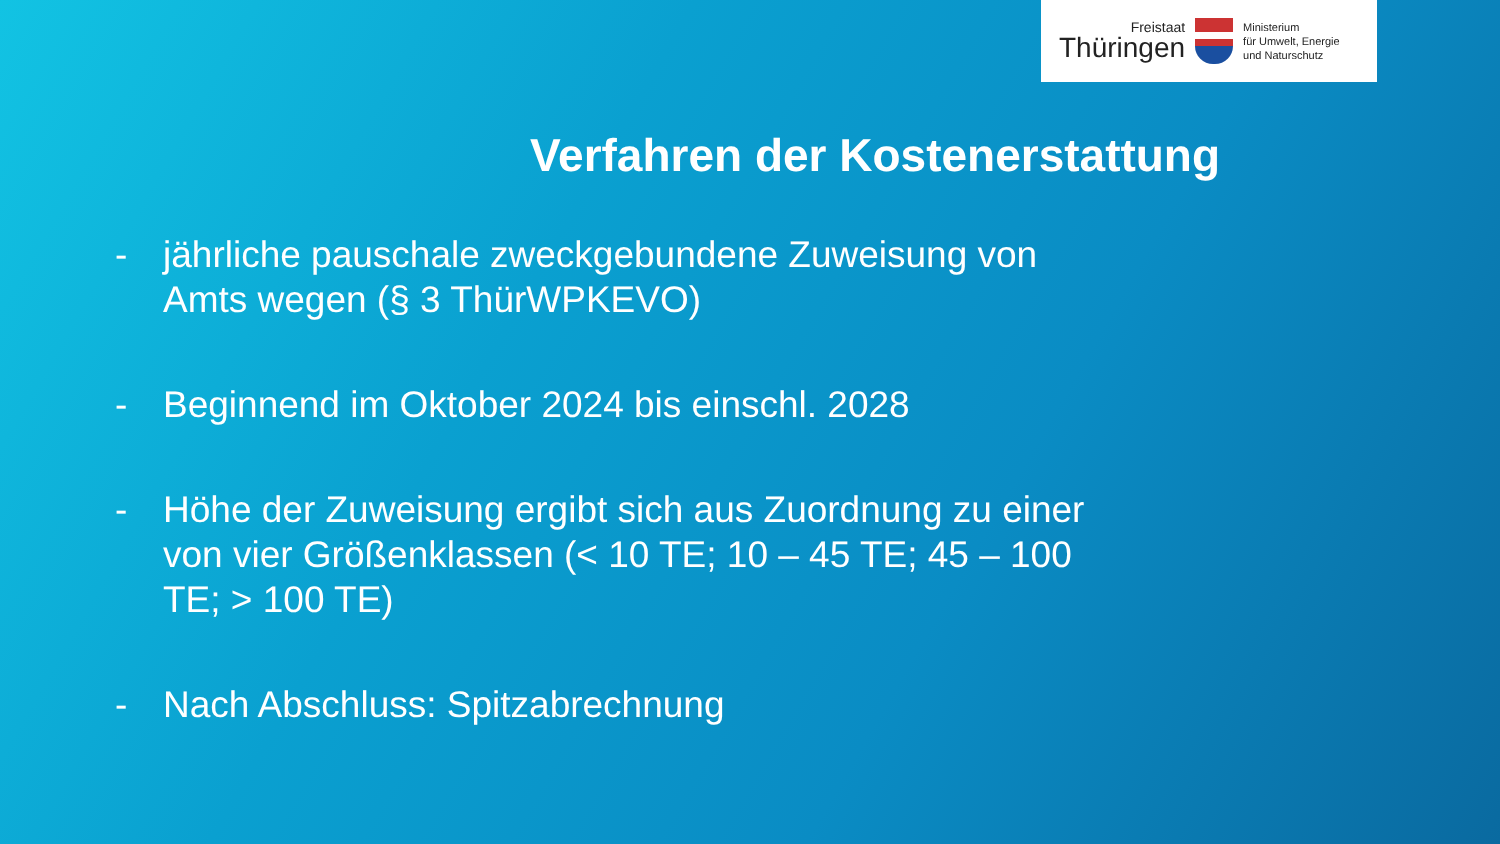Freistaat
Thüringen
Ministerium
für Umwelt, Energie
und Naturschutz
Verfahren der Kostenerstattung
- jährliche pauschale zweckgebundene Zuweisung von Amts wegen (§ 3 ThürWPKEVO)
- Beginnend im Oktober 2024 bis einschl. 2028
- Höhe der Zuweisung ergibt sich aus Zuordnung zu einer von vier Größenklassen (< 10 TE; 10 – 45 TE; 45 – 100 TE; > 100 TE)
- Nach Abschluss: Spitzabrechnung